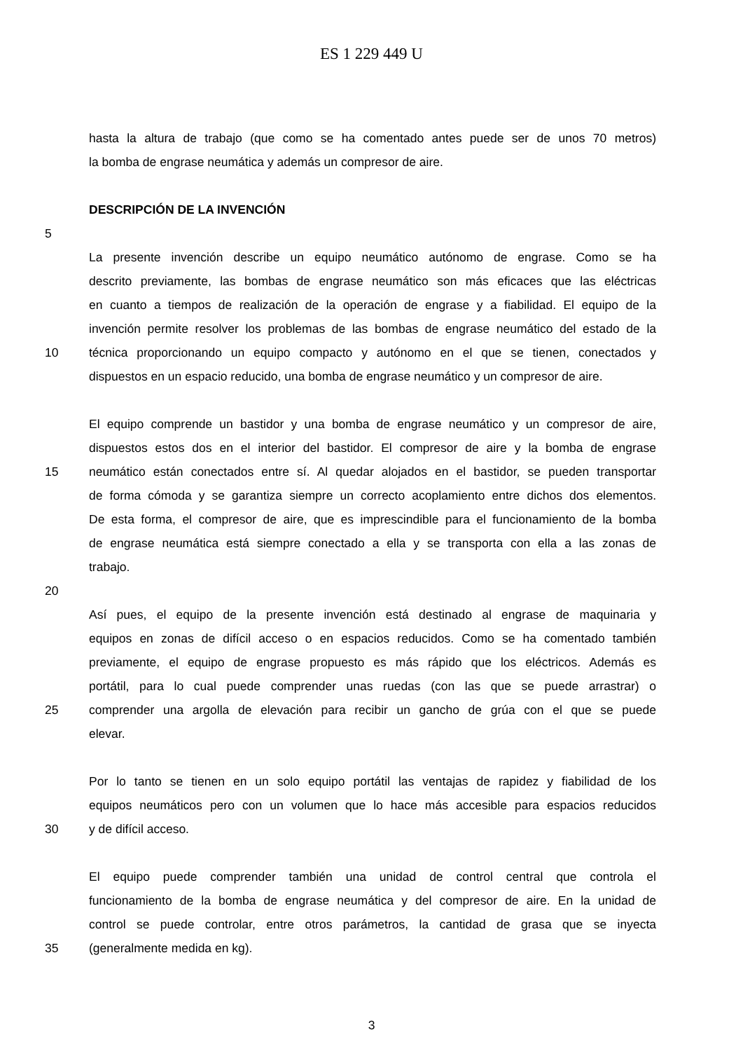ES 1 229 449 U
hasta la altura de trabajo (que como se ha comentado antes puede ser de unos 70 metros)
la bomba de engrase neumática y además un compresor de aire.
DESCRIPCIÓN DE LA INVENCIÓN
5
La presente invención describe un equipo neumático autónomo de engrase. Como se ha
descrito previamente, las bombas de engrase neumático son más eficaces que las eléctricas
en cuanto a tiempos de realización de la operación de engrase y a fiabilidad. El equipo de la
invención permite resolver los problemas de las bombas de engrase neumático del estado de la
10 técnica proporcionando un equipo compacto y autónomo en el que se tienen, conectados y
dispuestos en un espacio reducido, una bomba de engrase neumático y un compresor de aire.
El equipo comprende un bastidor y una bomba de engrase neumático y un compresor de aire,
dispuestos estos dos en el interior del bastidor. El compresor de aire y la bomba de engrase
15 neumático están conectados entre sí. Al quedar alojados en el bastidor, se pueden transportar
de forma cómoda y se garantiza siempre un correcto acoplamiento entre dichos dos elementos.
De esta forma, el compresor de aire, que es imprescindible para el funcionamiento de la bomba
de engrase neumática está siempre conectado a ella y se transporta con ella a las zonas de
trabajo.
20
Así pues, el equipo de la presente invención está destinado al engrase de maquinaria y
equipos en zonas de difícil acceso o en espacios reducidos. Como se ha comentado también
previamente, el equipo de engrase propuesto es más rápido que los eléctricos. Además es
portátil, para lo cual puede comprender unas ruedas (con las que se puede arrastrar) o
25 comprender una argolla de elevación para recibir un gancho de grúa con el que se puede
elevar.
Por lo tanto se tienen en un solo equipo portátil las ventajas de rapidez y fiabilidad de los
equipos neumáticos pero con un volumen que lo hace más accesible para espacios reducidos
30 y de difícil acceso.
El equipo puede comprender también una unidad de control central que controla el
funcionamiento de la bomba de engrase neumática y del compresor de aire. En la unidad de
control se puede controlar, entre otros parámetros, la cantidad de grasa que se inyecta
35 (generalmente medida en kg).
3